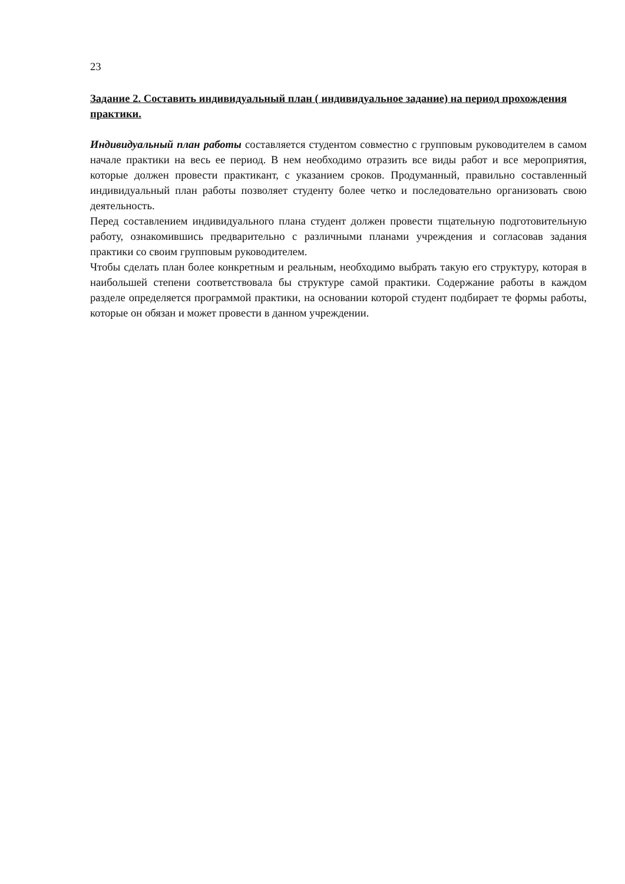23
Задание 2. Составить индивидуальный план ( индивидуальное задание) на период прохождения практики.
Индивидуальный план работы составляется студентом совместно с групповым руководителем в самом начале практики на весь ее период. В нем необходимо отразить все виды работ и все мероприятия, которые должен провести практикант, с указанием сроков. Продуманный, правильно составленный индивидуальный план работы позволяет студенту более четко и последовательно организовать свою деятельность.
Перед составлением индивидуального плана студент должен провести тщательную подготовительную работу, ознакомившись предварительно с различными планами учреждения и согласовав задания практики со своим групповым руководителем.
Чтобы сделать план более конкретным и реальным, необходимо выбрать такую его структуру, которая в наибольшей степени соответствовала бы структуре самой практики. Содержание работы в каждом разделе определяется программой практики, на основании которой студент подбирает те формы работы, которые он обязан и может провести в данном учреждении.